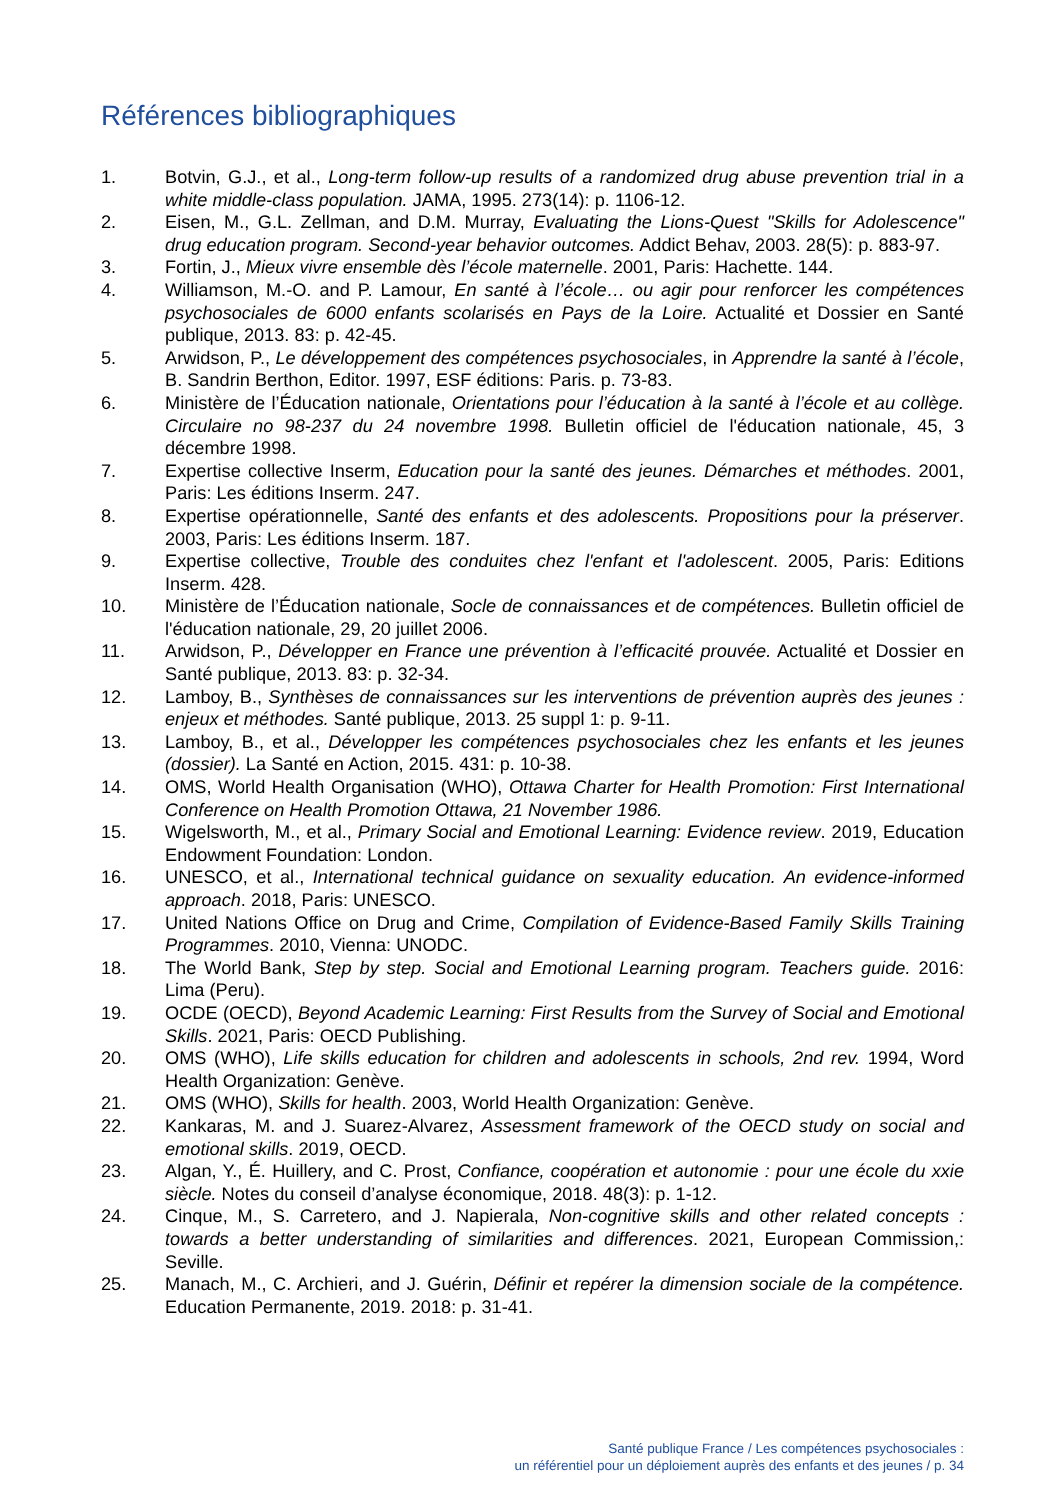Références bibliographiques
1. Botvin, G.J., et al., Long-term follow-up results of a randomized drug abuse prevention trial in a white middle-class population. JAMA, 1995. 273(14): p. 1106-12.
2. Eisen, M., G.L. Zellman, and D.M. Murray, Evaluating the Lions-Quest "Skills for Adolescence" drug education program. Second-year behavior outcomes. Addict Behav, 2003. 28(5): p. 883-97.
3. Fortin, J., Mieux vivre ensemble dès l’école maternelle. 2001, Paris: Hachette. 144.
4. Williamson, M.-O. and P. Lamour, En santé à l’école… ou agir pour renforcer les compétences psychosociales de 6000 enfants scolarisés en Pays de la Loire. Actualité et Dossier en Santé publique, 2013. 83: p. 42-45.
5. Arwidson, P., Le développement des compétences psychosociales, in Apprendre la santé à l’école, B. Sandrin Berthon, Editor. 1997, ESF éditions: Paris. p. 73-83.
6. Ministère de l’Éducation nationale, Orientations pour l’éducation à la santé à l’école et au collège. Circulaire no 98-237 du 24 novembre 1998. Bulletin officiel de l'éducation nationale, 45, 3 décembre 1998.
7. Expertise collective Inserm, Education pour la santé des jeunes. Démarches et méthodes. 2001, Paris: Les éditions Inserm. 247.
8. Expertise opérationnelle, Santé des enfants et des adolescents. Propositions pour la préserver. 2003, Paris: Les éditions Inserm. 187.
9. Expertise collective, Trouble des conduites chez l'enfant et l'adolescent. 2005, Paris: Editions Inserm. 428.
10. Ministère de l’Éducation nationale, Socle de connaissances et de compétences. Bulletin officiel de l'éducation nationale, 29, 20 juillet 2006.
11. Arwidson, P., Développer en France une prévention à l’efficacité prouvée. Actualité et Dossier en Santé publique, 2013. 83: p. 32-34.
12. Lamboy, B., Synthèses de connaissances sur les interventions de prévention auprès des jeunes : enjeux et méthodes. Santé publique, 2013. 25 suppl 1: p. 9-11.
13. Lamboy, B., et al., Développer les compétences psychosociales chez les enfants et les jeunes (dossier). La Santé en Action, 2015. 431: p. 10-38.
14. OMS, World Health Organisation (WHO), Ottawa Charter for Health Promotion: First International Conference on Health Promotion Ottawa, 21 November 1986.
15. Wigelsworth, M., et al., Primary Social and Emotional Learning: Evidence review. 2019, Education Endowment Foundation: London.
16. UNESCO, et al., International technical guidance on sexuality education. An evidence-informed approach. 2018, Paris: UNESCO.
17. United Nations Office on Drug and Crime, Compilation of Evidence-Based Family Skills Training Programmes. 2010, Vienna: UNODC.
18. The World Bank, Step by step. Social and Emotional Learning program. Teachers guide. 2016: Lima (Peru).
19. OCDE (OECD), Beyond Academic Learning: First Results from the Survey of Social and Emotional Skills. 2021, Paris: OECD Publishing.
20. OMS (WHO), Life skills education for children and adolescents in schools, 2nd rev. 1994, Word Health Organization: Genève.
21. OMS (WHO), Skills for health. 2003, World Health Organization: Genève.
22. Kankaras, M. and J. Suarez-Alvarez, Assessment framework of the OECD study on social and emotional skills. 2019, OECD.
23. Algan, Y., É. Huillery, and C. Prost, Confiance, coopération et autonomie : pour une école du xxie siècle. Notes du conseil d’analyse économique, 2018. 48(3): p. 1-12.
24. Cinque, M., S. Carretero, and J. Napierala, Non-cognitive skills and other related concepts : towards a better understanding of similarities and differences. 2021, European Commission,: Seville.
25. Manach, M., C. Archieri, and J. Guérin, Définir et repérer la dimension sociale de la compétence. Education Permanente, 2019. 2018: p. 31-41.
Santé publique France / Les compétences psychosociales :
un référentiel pour un déploiement auprès des enfants et des jeunes / p. 34